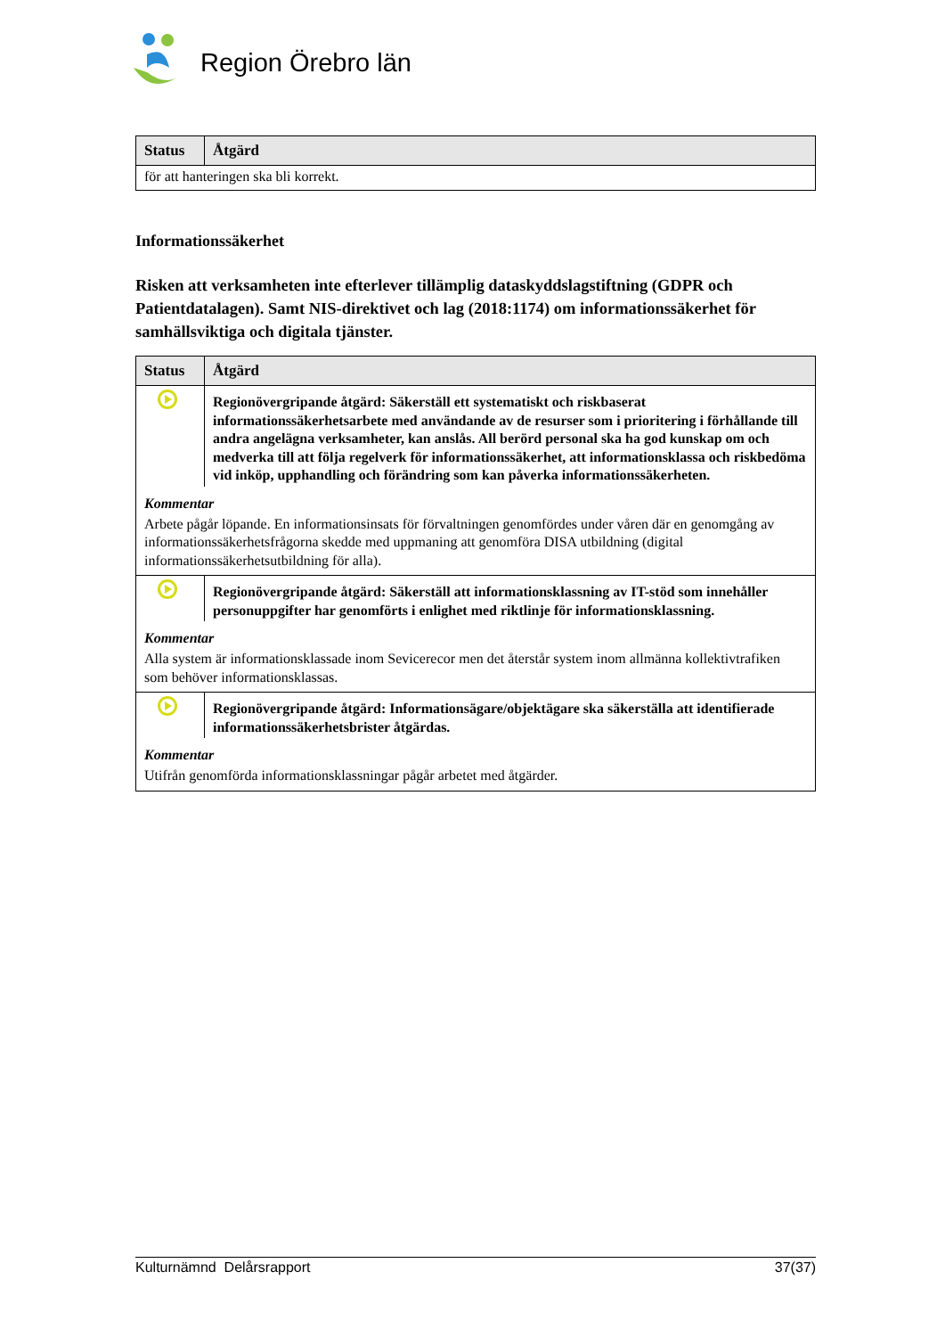Region Örebro län
| Status | Åtgärd |
| --- | --- |
| för att hanteringen ska bli korrekt. | |
Informationssäkerhet
Risken att verksamheten inte efterlever tillämplig dataskyddslagstiftning (GDPR och Patientdatalagen). Samt NIS-direktivet och lag (2018:1174) om informationssäkerhet för samhällsviktiga och digitala tjänster.
| Status | Åtgärd |
| --- | --- |
| | Regionövergripande åtgärd: Säkerställ ett systematiskt och riskbaserat informationssäkerhetsarbete med användande av de resurser som i prioritering i förhållande till andra angelägna verksamheter, kan anslås. All berörd personal ska ha god kunskap om och medverka till att följa regelverk för informationssäkerhet, att informationsklassa och riskbedöma vid inköp, upphandling och förändring som kan påverka informationssäkerheten. |
| Kommentar | |
| Arbete pågår löpande. En informationsinsats för förvaltningen genomfördes under våren där en genomgång av informationssäkerhetsfrågorna skedde med uppmaning att genomföra DISA utbildning (digital informationssäkerhetsutbildning för alla). | |
| | Regionövergripande åtgärd: Säkerställ att informationsklassning av IT-stöd som innehåller personuppgifter har genomförts i enlighet med riktlinje för informationsklassning. |
| Kommentar | |
| Alla system är informationsklassade inom Sevicerесor men det återstår system inom allmänna kollektivtrafiken som behöver informationsklassas. | |
| | Regionövergripande åtgärd: Informationsägare/objektägare ska säkerställa att identifierade informationssäkerhetsbrister åtgärdas. |
| Kommentar | |
| Utifrån genomförda informationsklassningar pågår arbetet med åtgärder. | |
Kulturnämnd Delårsrapport 37(37)